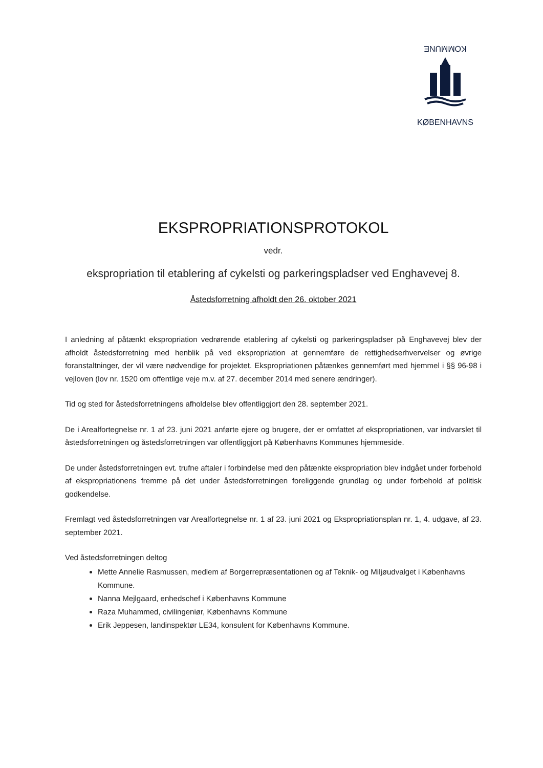KOMMUNE
KØBENHAVNS
EKSPROPRIATIONSPROTOKOL
vedr.
ekspropriation til etablering af cykelsti og parkeringspladser ved Enghavevej 8.
Åstedsforretning afholdt den 26. oktober 2021
I anledning af påtænkt ekspropriation vedrørende etablering af cykelsti og parkeringspladser på Enghavevej blev der afholdt åstedsforretning med henblik på ved ekspropriation at gennemføre de rettighedserhvervelser og øvrige foranstaltninger, der vil være nødvendige for projektet. Ekspropriationen påtænkes gennemført med hjemmel i §§ 96-98 i vejloven (lov nr. 1520 om offentlige veje m.v. af 27. december 2014 med senere ændringer).
Tid og sted for åstedsforretningens afholdelse blev offentliggjort den 28. september 2021.
De i Arealfortegnelse nr. 1 af 23. juni 2021 anførte ejere og brugere, der er omfattet af ekspropriationen, var indvarslet til åstedsforretningen og åstedsforretningen var offentliggjort på Københavns Kommunes hjemmeside.
De under åstedsforretningen evt. trufne aftaler i forbindelse med den påtænkte ekspropriation blev indgået under forbehold af ekspropriationens fremme på det under åstedsforretningen foreliggende grundlag og under forbehold af politisk godkendelse.
Fremlagt ved åstedsforretningen var Arealfortegnelse nr. 1 af 23. juni 2021 og Ekspropriationsplan nr. 1, 4. udgave, af 23. september 2021.
Ved åstedsforretningen deltog
Mette Annelie Rasmussen, medlem af Borgerrepræsentationen og af Teknik- og Miljøudvalget i Københavns Kommune.
Nanna Mejlgaard, enhedschef i Københavns Kommune
Raza Muhammed, civilingeniør, Københavns Kommune
Erik Jeppesen, landinspektør LE34, konsulent for Københavns Kommune.